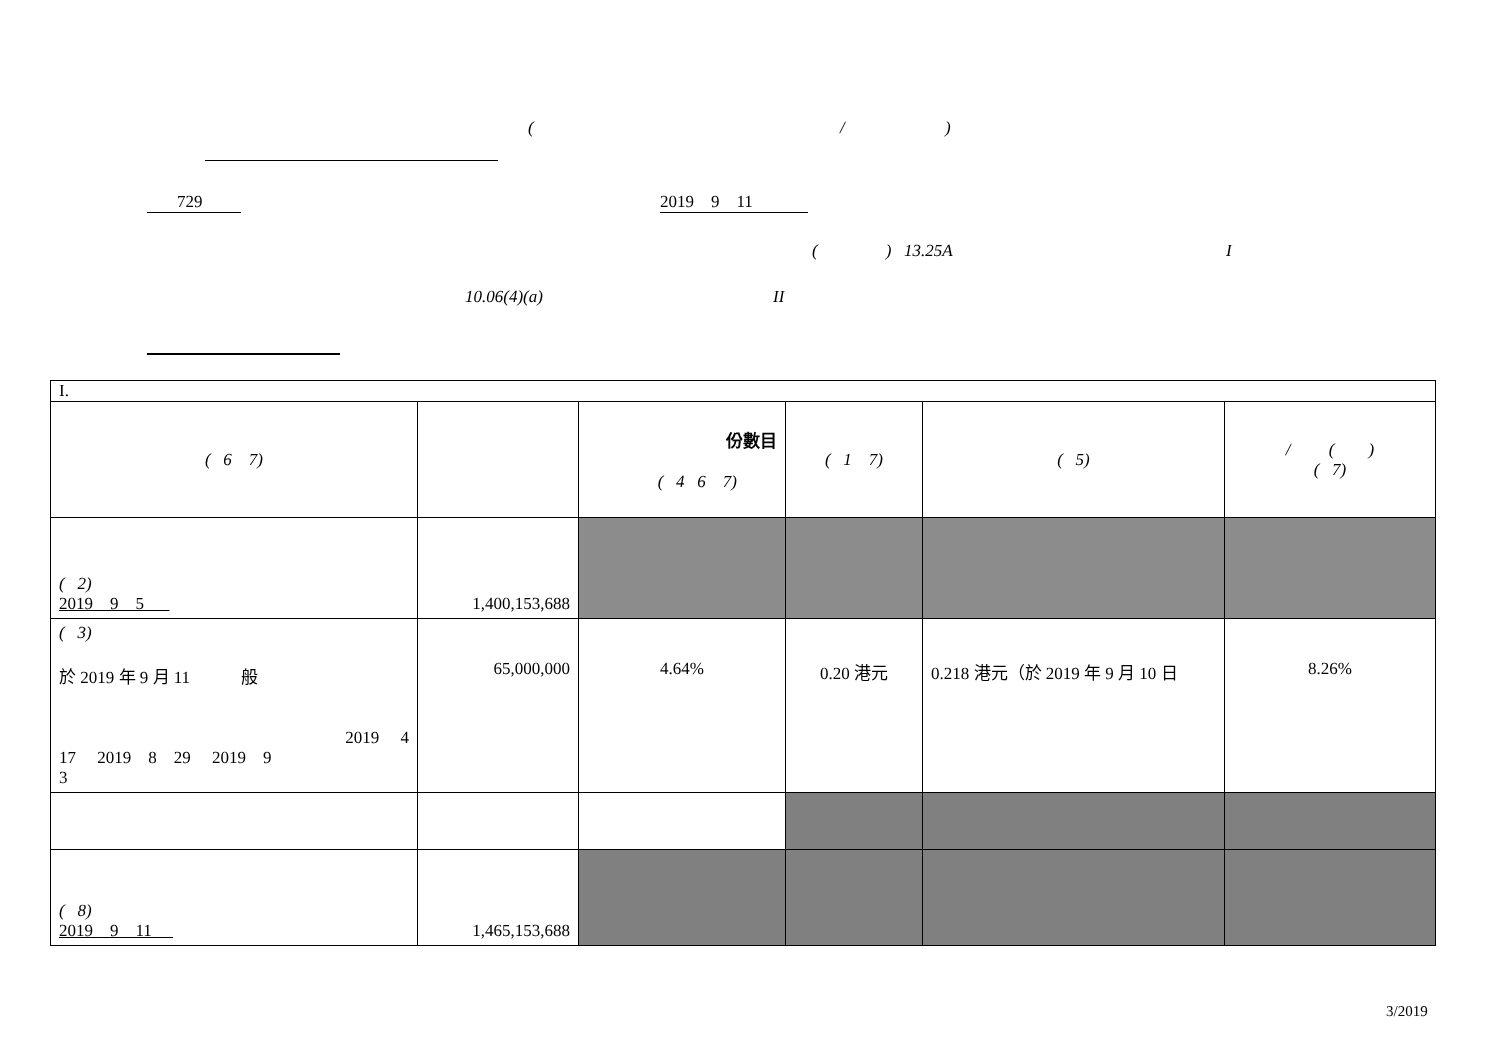( / )
729
2019 9 11
( ) 13.25A I
10.06(4)(a) II
| I. | | | | | |
| ( 6 7) | | 份數目 ( 4 6 7) | ( 1 7) | ( 5) | / ( ) ( 7) |
| ( 2) 2019 9 5 | 1,400,153,688 | | | | |
| ( 3) 於 2019 年 9 月 11 般 2019 4 17 2019 8 29 2019 9 3 | 65,000,000 | 4.64% | 0.20 港元 | 0.218 港元（於 2019 年 9 月 10 日 | 8.26% |
| ( 8) 2019 9 11 | 1,465,153,688 | | | | |
3/2019